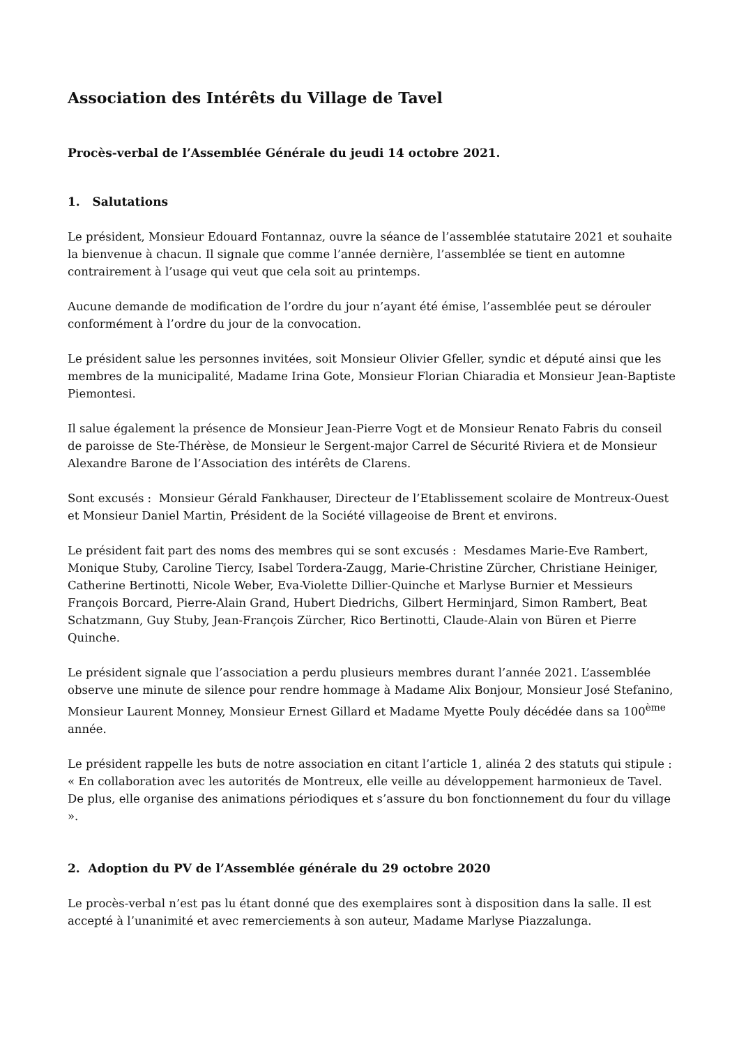Association des Intérêts du Village de Tavel
Procès-verbal de l’Assemblée Générale du jeudi 14 octobre 2021.
1. Salutations
Le président, Monsieur Edouard Fontannaz, ouvre la séance de l’assemblée statutaire 2021 et souhaite la bienvenue à chacun. Il signale que comme l’année dernière, l’assemblée se tient en automne contrairement à l’usage qui veut que cela soit au printemps.
Aucune demande de modification de l’ordre du jour n’ayant été émise, l’assemblée peut se dérouler conformément à l’ordre du jour de la convocation.
Le président salue les personnes invitées, soit Monsieur Olivier Gfeller, syndic et député ainsi que les membres de la municipalité, Madame Irina Gote, Monsieur Florian Chiaradia et Monsieur Jean-Baptiste Piemontesi.
Il salue également la présence de Monsieur Jean-Pierre Vogt et de Monsieur Renato Fabris du conseil de paroisse de Ste-Thérèse, de Monsieur le Sergent-major Carrel de Sécurité Riviera et de Monsieur Alexandre Barone de l’Association des intérêts de Clarens.
Sont excusés : Monsieur Gérald Fankhauser, Directeur de l’Etablissement scolaire de Montreux-Ouest et Monsieur Daniel Martin, Président de la Société villageoise de Brent et environs.
Le président fait part des noms des membres qui se sont excusés : Mesdames Marie-Eve Rambert, Monique Stuby, Caroline Tiercy, Isabel Tordera-Zaugg, Marie-Christine Zürcher, Christiane Heiniger, Catherine Bertinotti, Nicole Weber, Eva-Violette Dillier-Quinche et Marlyse Burnier et Messieurs François Borcard, Pierre-Alain Grand, Hubert Diedrichs, Gilbert Herminjard, Simon Rambert, Beat Schatzmann, Guy Stuby, Jean-François Zürcher, Rico Bertinotti, Claude-Alain von Büren et Pierre Quinche.
Le président signale que l’association a perdu plusieurs membres durant l’année 2021. L’assemblée observe une minute de silence pour rendre hommage à Madame Alix Bonjour, Monsieur José Stefanino, Monsieur Laurent Monney, Monsieur Ernest Gillard et Madame Myette Pouly décédée dans sa 100<sup>ème</sup> année.
Le président rappelle les buts de notre association en citant l’article 1, alinéa 2 des statuts qui stipule : « En collaboration avec les autorités de Montreux, elle veille au développement harmonieux de Tavel. De plus, elle organise des animations périodiques et s’assure du bon fonctionnement du four du village ».
2. Adoption du PV de l’Assemblée générale du 29 octobre 2020
Le procès-verbal n’est pas lu étant donné que des exemplaires sont à disposition dans la salle. Il est accepté à l’unanimité et avec remerciements à son auteur, Madame Marlyse Piazzalunga.